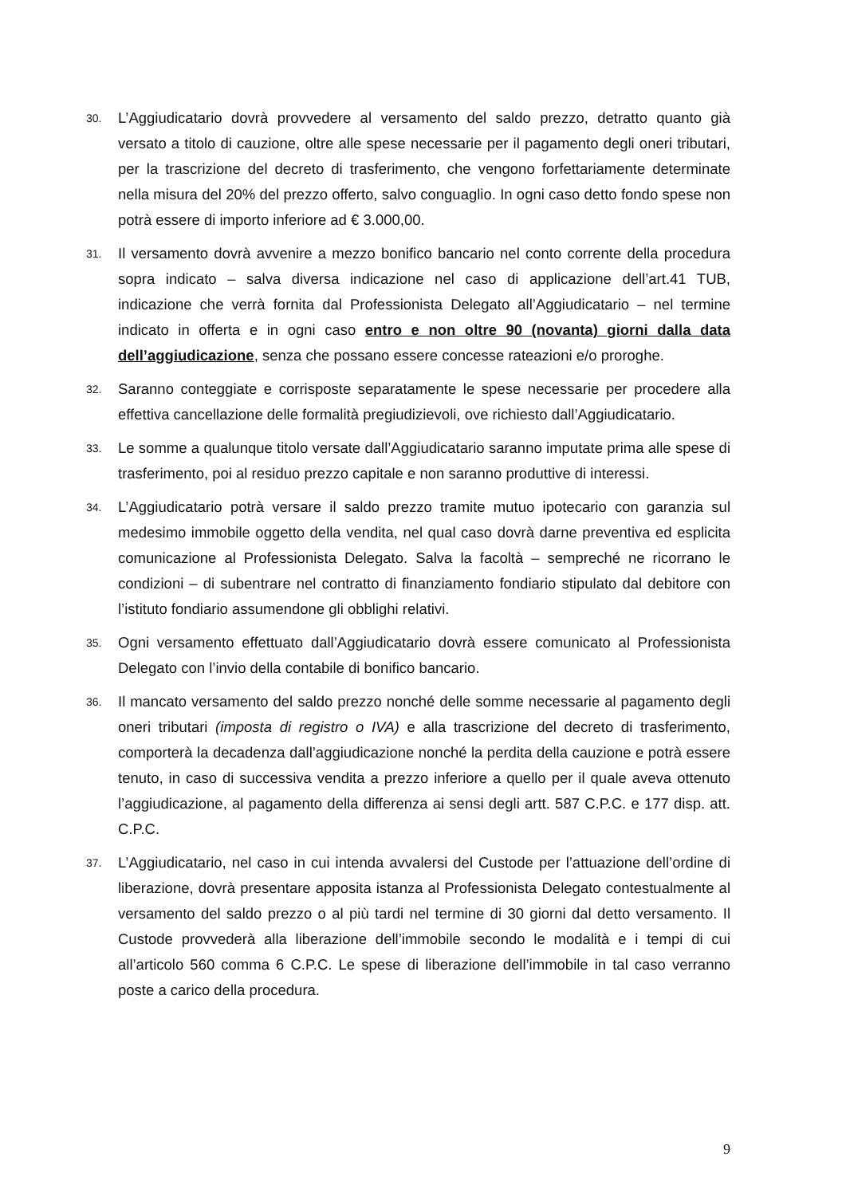30.
L’Aggiudicatario dovrà provvedere al versamento del saldo prezzo, detratto quanto già versato a titolo di cauzione, oltre alle spese necessarie per il pagamento degli oneri tributari, per la trascrizione del decreto di trasferimento, che vengono forfettariamente determinate nella misura del 20% del prezzo offerto, salvo conguaglio. In ogni caso detto fondo spese non potrà essere di importo inferiore ad € 3.000,00.
31.
Il versamento dovrà avvenire a mezzo bonifico bancario nel conto corrente della procedura sopra indicato – salva diversa indicazione nel caso di applicazione dell’art.41 TUB, indicazione che verrà fornita dal Professionista Delegato all’Aggiudicatario – nel termine indicato in offerta e in ogni caso entro e non oltre 90 (novanta) giorni dalla data dell’aggiudicazione, senza che possano essere concesse rateazioni e/o proroghe.
32.
Saranno conteggiate e corrisposte separatamente le spese necessarie per procedere alla effettiva cancellazione delle formalità pregiudizievoli, ove richiesto dall’Aggiudicatario.
33.
Le somme a qualunque titolo versate dall’Aggiudicatario saranno imputate prima alle spese di trasferimento, poi al residuo prezzo capitale e non saranno produttive di interessi.
34.
L’Aggiudicatario potrà versare il saldo prezzo tramite mutuo ipotecario con garanzia sul medesimo immobile oggetto della vendita, nel qual caso dovrà darne preventiva ed esplicita comunicazione al Professionista Delegato. Salva la facoltà – sempreché ne ricorrano le condizioni – di subentrare nel contratto di finanziamento fondiario stipulato dal debitore con l’istituto fondiario assumendone gli obblighi relativi.
35.
Ogni versamento effettuato dall’Aggiudicatario dovrà essere comunicato al Professionista Delegato con l’invio della contabile di bonifico bancario.
36.
Il mancato versamento del saldo prezzo nonché delle somme necessarie al pagamento degli oneri tributari (imposta di registro o IVA) e alla trascrizione del decreto di trasferimento, comporterà la decadenza dall’aggiudicazione nonché la perdita della cauzione e potrà essere tenuto, in caso di successiva vendita a prezzo inferiore a quello per il quale aveva ottenuto l’aggiudicazione, al pagamento della differenza ai sensi degli artt. 587 C.P.C. e 177 disp. att. C.P.C.
37.
L’Aggiudicatario, nel caso in cui intenda avvalersi del Custode per l’attuazione dell’ordine di liberazione, dovrà presentare apposita istanza al Professionista Delegato contestualmente al versamento del saldo prezzo o al più tardi nel termine di 30 giorni dal detto versamento. Il Custode provvederà alla liberazione dell’immobile secondo le modalità e i tempi di cui all’articolo 560 comma 6 C.P.C. Le spese di liberazione dell’immobile in tal caso verranno poste a carico della procedura.
9